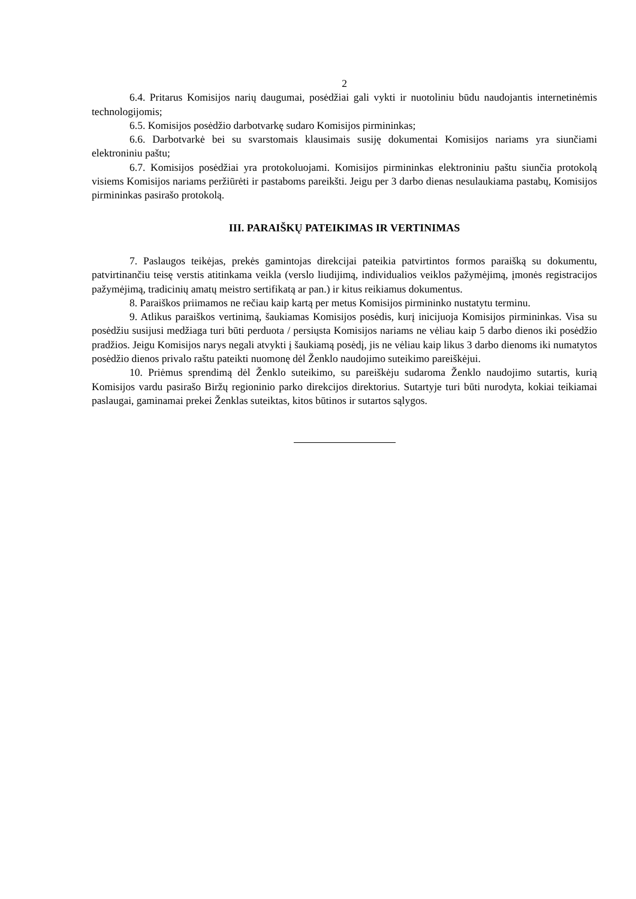2
6.4. Pritarus Komisijos narių daugumai, posėdžiai gali vykti ir nuotoliniu būdu naudojantis internetinėmis technologijomis;
6.5. Komisijos posėdžio darbotvarkę sudaro Komisijos pirmininkas;
6.6. Darbotvarkė bei su svarstomais klausimais susiję dokumentai Komisijos nariams yra siunčiami elektroniniu paštu;
6.7. Komisijos posėdžiai yra protokoluojami. Komisijos pirmininkas elektroniniu paštu siunčia protokolą visiems Komisijos nariams peržiūrėti ir pastaboms pareikšti. Jeigu per 3 darbo dienas nesulaukiama pastabų, Komisijos pirmininkas pasirašo protokolą.
III. PARAIŠKŲ PATEIKIMAS IR VERTINIMAS
7. Paslaugos teikėjas, prekės gamintojas direkcijai pateikia patvirtintos formos paraišką su dokumentu, patvirtinančiu teisę verstis atitinkama veikla (verslo liudijimą, individualios veiklos pažymėjimą, įmonės registracijos pažymėjimą, tradicinių amatų meistro sertifikatą ar pan.) ir kitus reikiamus dokumentus.
8. Paraiškos priimamos ne rečiau kaip kartą per metus Komisijos pirmininko nustatytu terminu.
9. Atlikus paraiškos vertinimą, šaukiamas Komisijos posėdis, kurį inicijuoja Komisijos pirmininkas. Visa su posėdžiu susijusi medžiaga turi būti perduota / persiųsta Komisijos nariams ne vėliau kaip 5 darbo dienos iki posėdžio pradžios. Jeigu Komisijos narys negali atvykti į šaukiamą posėdį, jis ne vėliau kaip likus 3 darbo dienoms iki numatytos posėdžio dienos privalo raštu pateikti nuomonę dėl Ženklo naudojimo suteikimo pareiškėjui.
10. Priėmus sprendimą dėl Ženklo suteikimo, su pareiškėju sudaroma Ženklo naudojimo sutartis, kurią Komisijos vardu pasirašo Biržų regioninio parko direkcijos direktorius. Sutartyje turi būti nurodyta, kokiai teikiamai paslaugai, gaminamai prekei Ženklas suteiktas, kitos būtinos ir sutartos sąlygos.